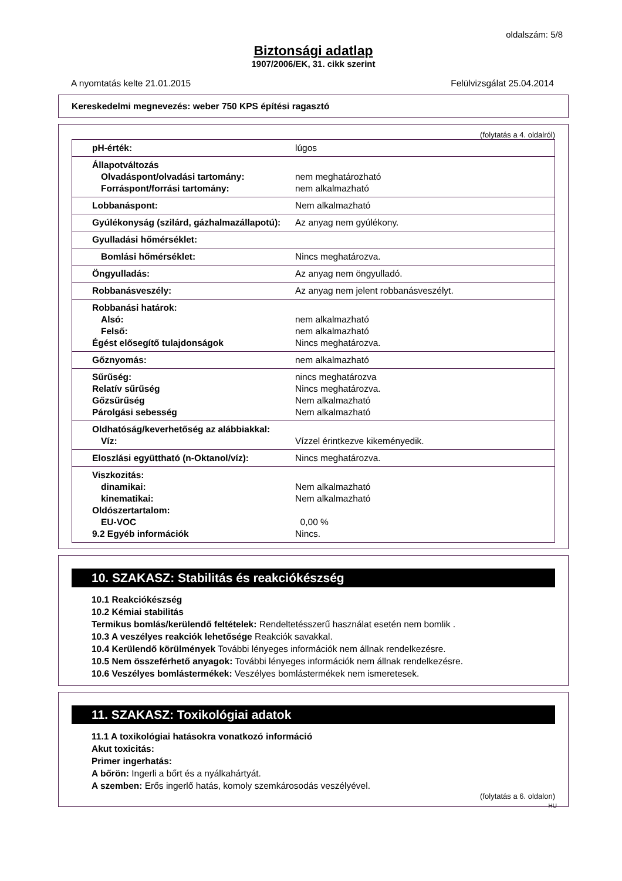oldalszám: 5/8
Biztonsági adatlap
1907/2006/EK, 31. cikk szerint
A nyomtatás kelte 21.01.2015 Felülvizsgálat 25.04.2014
Kereskedelmi megnevezés: weber 750 KPS építési ragasztó
(folytatás a 4. oldalról)
| pH-érték: | lúgos |
| Állapotváltozás Olvadáspont/olvadási tartomány: Forráspont/forrási tartomány: | nem meghatározható nem alkalmazható |
| Lobbanáspont: | Nem alkalmazható |
| Gyúlékonyság (szilárd, gázhalmazállapotú): | Az anyag nem gyúlékony. |
| Gyulladási hőmérséklet: | |
| Bomlási hőmérséklet: | Nincs meghatározva. |
| Öngyulladás: | Az anyag nem öngyulladó. |
| Robbanásveszély: | Az anyag nem jelent robbanásveszélyt. |
| Robbanási határok: Alsó: Felső: Égést elősegítő tulajdonságok | nem alkalmazható nem alkalmazható Nincs meghatározva. |
| Gőznyomás: | nem alkalmazható |
| Sűrűség: Relatív sűrűség Gőzsűrűség Párolgási sebesség | nincs meghatározva Nincs meghatározva. Nem alkalmazható Nem alkalmazható |
| Oldhatóság/keverhetőség az alábbiakkal: Víz: | Vízzel érintkezve kikeményedik. |
| Eloszlási együttható (n-Oktanol/víz): | Nincs meghatározva. |
| Viszkozitás: dinamikai: kinematikai: Oldószertartalom: EU-VOC 9.2 Egyéb információk | Nem alkalmazható Nem alkalmazható 0,00 % Nincs. |
10. SZAKASZ: Stabilitás és reakciókészség
10.1 Reakciókészség
10.2 Kémiai stabilitás
Termikus bomlás/kerülendő feltételek: Rendeltetésszerű használat esetén nem bomlik .
10.3 A veszélyes reakciók lehetősége Reakciók savakkal.
10.4 Kerülendő körülmények További lényeges információk nem állnak rendelkezésre.
10.5 Nem összeférhető anyagok: További lényeges információk nem állnak rendelkezésre.
10.6 Veszélyes bomlástermékek: Veszélyes bomlástermékek nem ismeretesek.
11. SZAKASZ: Toxikológiai adatok
11.1 A toxikológiai hatásokra vonatkozó információ
Akut toxicitás:
Primer ingerhatás:
A bőrön: Ingerli a bőrt és a nyálkahártyát.
A szemben: Erős ingerlő hatás, komoly szemkárosodás veszélyével.
(folytatás a 6. oldalon)
HU